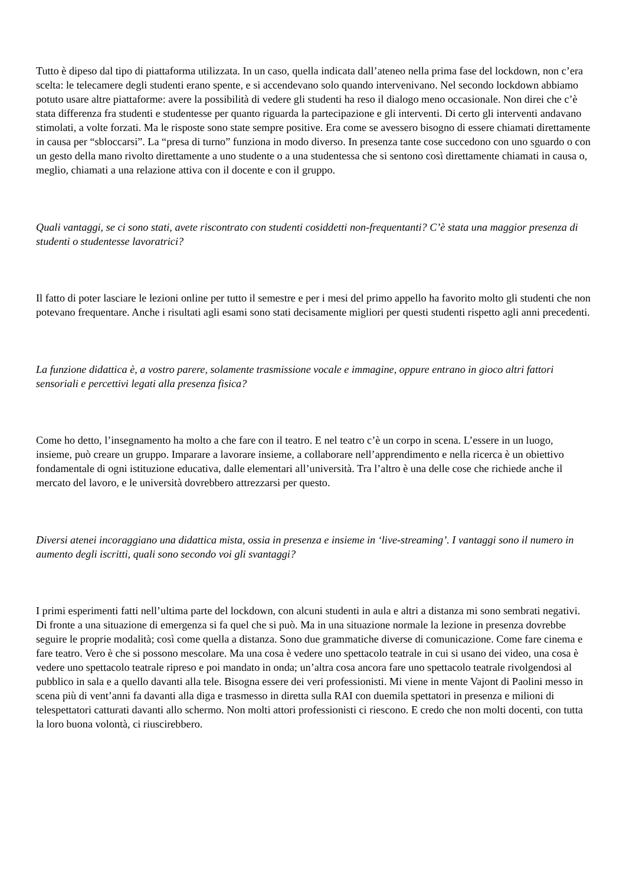Tutto è dipeso dal tipo di piattaforma utilizzata. In un caso, quella indicata dall’ateneo nella prima fase del lockdown, non c’era scelta: le telecamere degli studenti erano spente, e si accendevano solo quando intervenivano. Nel secondo lockdown abbiamo potuto usare altre piattaforme: avere la possibilità di vedere gli studenti ha reso il dialogo meno occasionale. Non direi che c’è stata differenza fra studenti e studentesse per quanto riguarda la partecipazione e gli interventi. Di certo gli interventi andavano stimolati, a volte forzati. Ma le risposte sono state sempre positive. Era come se avessero bisogno di essere chiamati direttamente in causa per “sbloccarsi”. La “presa di turno” funziona in modo diverso. In presenza tante cose succedono con uno sguardo o con un gesto della mano rivolto direttamente a uno studente o a una studentessa che si sentono così direttamente chiamati in causa o, meglio, chiamati a una relazione attiva con il docente e con il gruppo.
Quali vantaggi, se ci sono stati, avete riscontrato con studenti cosiddetti non-frequentanti? C’è stata una maggior presenza di studenti o studentesse lavoratrici?
Il fatto di poter lasciare le lezioni online per tutto il semestre e per i mesi del primo appello ha favorito molto gli studenti che non potevano frequentare. Anche i risultati agli esami sono stati decisamente migliori per questi studenti rispetto agli anni precedenti.
La funzione didattica è, a vostro parere, solamente trasmissione vocale e immagine, oppure entrano in gioco altri fattori sensoriali e percettivi legati alla presenza fisica?
Come ho detto, l’insegnamento ha molto a che fare con il teatro. E nel teatro c’è un corpo in scena. L’essere in un luogo, insieme, può creare un gruppo. Imparare a lavorare insieme, a collaborare nell’apprendimento e nella ricerca è un obiettivo fondamentale di ogni istituzione educativa, dalle elementari all’università. Tra l’altro è una delle cose che richiede anche il mercato del lavoro, e le università dovrebbero attrezzarsi per questo.
Diversi atenei incoraggiano una didattica mista, ossia in presenza e insieme in ‘live-streaming’. I vantaggi sono il numero in aumento degli iscritti, quali sono secondo voi gli svantaggi?
I primi esperimenti fatti nell’ultima parte del lockdown, con alcuni studenti in aula e altri a distanza mi sono sembrati negativi. Di fronte a una situazione di emergenza si fa quel che si può. Ma in una situazione normale la lezione in presenza dovrebbe seguire le proprie modalità; così come quella a distanza. Sono due grammatiche diverse di comunicazione. Come fare cinema e fare teatro. Vero è che si possono mescolare. Ma una cosa è vedere uno spettacolo teatrale in cui si usano dei video, una cosa è vedere uno spettacolo teatrale ripreso e poi mandato in onda; un’altra cosa ancora fare uno spettacolo teatrale rivolgendosi al pubblico in sala e a quello davanti alla tele. Bisogna essere dei veri professionisti. Mi viene in mente Vajont di Paolini messo in scena più di vent’anni fa davanti alla diga e trasmesso in diretta sulla RAI con duemila spettatori in presenza e milioni di telespettatori catturati davanti allo schermo. Non molti attori professionisti ci riescono. E credo che non molti docenti, con tutta la loro buona volontà, ci riuscirebbero.